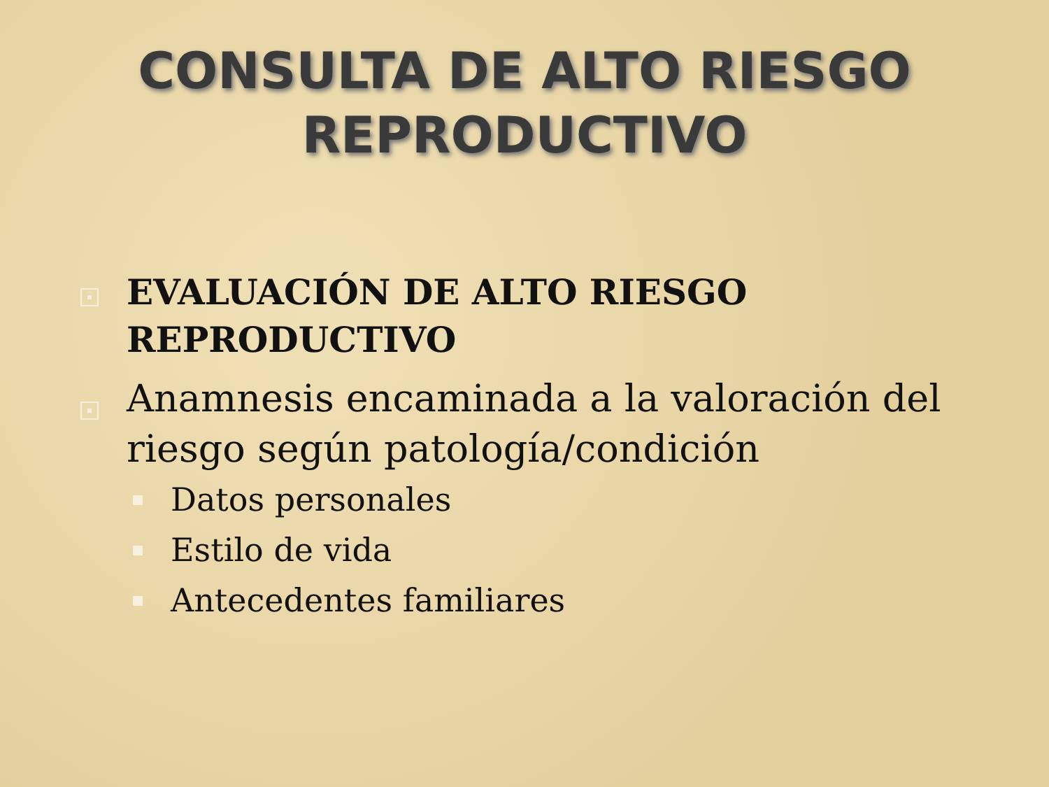CONSULTA DE ALTO RIESGO
REPRODUCTIVO
EVALUACIÓN DE ALTO RIESGO REPRODUCTIVO
Anamnesis encaminada a la valoración del riesgo según patología/condición
Datos personales
Estilo de vida
Antecedentes familiares